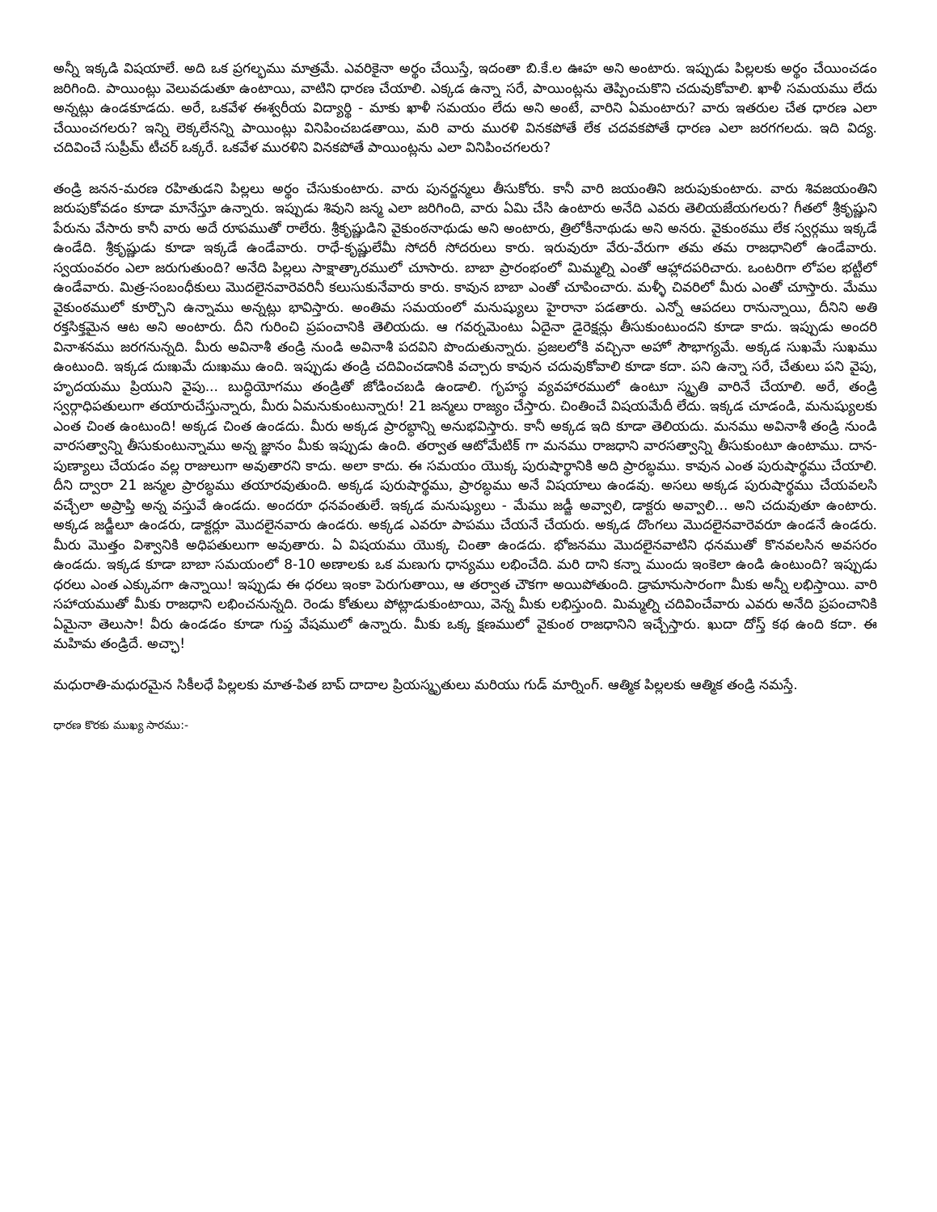అన్నీ ఇక్కడి విషయాలే. అది ఒక ప్రగల్భము మాత్రమే. ఎవరికైనా అర్థం చేయిస్తే, ఇదంతా బి.కే.ల ఊహ అని అంటారు. ఇప్పుడు పిల్లలకు అర్థం చేయించడం జరిగింది. పాయింట్లు వెలువడుతూ ఉంటాయి, వాటిని ధారణ చేయాలి. ఎక్కడ ఉన్నా సరే, పాయింట్లను తెప్పించుకొని చదువుకోవాలి. ఖాళీ సమయము లేదు అన్నట్లు ఉండకూడదు. అరే, ఒకవేళ ఈశ్వరీయ విద్యార్థి - మాకు ఖాళీ సమయం లేదు అని అంటే, వారిని ఏమంటారు? వారు ఇతరుల చేత ధారణ ఎలా చేయించగలరు? ఇన్ని లెక్కలేనన్ని పాయింట్లు వినిపించబడతాయి, మరి వారు మురళి వినకపోతే లేక చదవకపోతే ధారణ ఎలా జరగగలదు. ఇది విద్య. చదివించే సుప్రీమ్ టీచర్ ఒక్కరే. ఒకవేళ మురళిని వినకపోతే పాయింట్లను ఎలా వినిపించగలరు?
తండ్రి జనన-మరణ రహితుడని పిల్లలు అర్థం చేసుకుంటారు. వారు పునర్జన్మలు తీసుకోరు. కానీ వారి జయంతిని జరుపుకుంటారు. వారు శివజయంతిని జరుపుకోవడం కూడా మానేస్తూ ఉన్నారు. ఇప్పుడు శివుని జన్మ ఎలా జరిగింది, వారు ఏమి చేసి ఉంటారు అనేది ఎవరు తెలియజేయగలరు? గీతలో శ్రీకృష్ణుని పేరును వేసారు కానీ వారు అదే రూపముతో రాలేరు. శ్రీకృష్ణుడిని వైకుంఠనాథుడు అని అంటారు, త్రిలోకీనాథుడు అని అనరు. వైకుంఠము లేక స్వర్గము ఇక్కడే ఉండేది. శ్రీకృష్ణుడు కూడా ఇక్కడే ఉండేవారు. రాధే-కృష్ణులేమీ సోదరీ సోదరులు కారు. ఇరువురూ వేరు-వేరుగా తమ తమ రాజధానిలో ఉండేవారు. స్వయంవరం ఎలా జరుగుతుంది? అనేది పిల్లలు సాక్షాత్కారములో చూసారు. బాబా ప్రారంభంలో మిమ్మల్ని ఎంతో ఆహ్లాదపరిచారు. ఒంటరిగా లోపల భట్టీలో ఉండేవారు. మిత్ర-సంబంధీకులు మొదలైనవారెవరినీ కలుసుకునేవారు కారు. కావున బాబా ఎంతో చూపించారు. మళ్ళీ చివరిలో మీరు ఎంతో చూస్తారు. మేము వైకుంఠములో కూర్చొని ఉన్నాము అన్నట్లు భావిస్తారు. అంతిమ సమయంలో మనుష్యులు హైరానా పడతారు. ఎన్నో ఆపదలు రానున్నాయి, దీనిని అతి రక్తసిక్తమైన ఆట అని అంటారు. దీని గురించి ప్రపంచానికి తెలియదు. ఆ గవర్నమెంటు ఏదైనా డైరెక్షన్లు తీసుకుంటుందని కూడా కాదు. ఇప్పుడు అందరి వినాశనము జరగనున్నది. మీరు అవినాశీ తండ్రి నుండి అవినాశీ పదవిని పొందుతున్నారు. ప్రజలలోకి వచ్చినా అహో సౌభాగ్యమే. అక్కడ సుఖమే సుఖము ఉంటుంది. ఇక్కడ దుఃఖమే దుఃఖము ఉంది. ఇప్పుడు తండ్రి చదివించడానికి వచ్చారు కావున చదువుకోవాలి కూడా కదా. పని ఉన్నా సరే, చేతులు పని వైపు, హృదయము ప్రియుని వైపు... బుద్ధియోగము తండ్రితో జోడించబడి ఉండాలి. గృహస్థ వ్యవహారములో ఉంటూ స్మృతి వారినే చేయాలి. అరే, తండ్రి స్వర్గాధిపతులుగా తయారుచేస్తున్నారు, మీరు ఏమనుకుంటున్నారు! 21 జన్మలు రాజ్యం చేస్తారు. చింతించే విషయమేదీ లేదు. ఇక్కడ చూడండి, మనుష్యులకు ఎంత చింత ఉంటుంది! అక్కడ చింత ఉండదు. మీరు అక్కడ ప్రారబ్ధాన్ని అనుభవిస్తారు. కానీ అక్కడ ఇది కూడా తెలియదు. మనము అవినాశీ తండ్రి నుండి వారసత్వాన్ని తీసుకుంటున్నాము అన్న జ్ఞానం మీకు ఇప్పుడు ఉంది. తర్వాత ఆటోమేటిక్ గా మనము రాజధాని వారసత్వాన్ని తీసుకుంటూ ఉంటాము. దాన-పుణ్యాలు చేయడం వల్ల రాజులుగా అవుతారని కాదు. అలా కాదు. ఈ సమయం యొక్క పురుషార్థానికి అది ప్రారబ్ధము. కావున ఎంత పురుషార్థము చేయాలి. దీని ద్వారా 21 జన్మల ప్రారబ్ధము తయారవుతుంది. అక్కడ పురుషార్థము, ప్రారబ్ధము అనే విషయాలు ఉండవు. అసలు అక్కడ పురుషార్థము చేయవలసి వచ్చేలా అప్రాప్తి అన్న వస్తువే ఉండదు. అందరూ ధనవంతులే. ఇక్కడ మనుష్యులు - మేము జడ్జీ అవ్వాలి, డాక్టరు అవ్వాలి... అని చదువుతూ ఉంటారు. అక్కడ జడ్జీలూ ఉండరు, డాక్టర్లూ మొదలైనవారు ఉండరు. అక్కడ ఎవరూ పాపము చేయనే చేయరు. అక్కడ దొంగలు మొదలైనవారెవరూ ఉండనే ఉండరు. మీరు మొత్తం విశ్వానికి అధిపతులుగా అవుతారు. ఏ విషయము యొక్క చింతా ఉండదు. భోజనము మొదలైనవాటిని ధనముతో కొనవలసిన అవసరం ఉండదు. ఇక్కడ కూడా బాబా సమయంలో 8-10 అణాలకు ఒక మణుగు ధాన్యము లభించేది. మరి దాని కన్నా ముందు ఇంకెలా ఉండి ఉంటుంది? ఇప్పుడు ధరలు ఎంత ఎక్కువగా ఉన్నాయి! ఇప్పుడు ఈ ధరలు ఇంకా పెరుగుతాయి, ఆ తర్వాత చౌకగా అయిపోతుంది. డ్రామానుసారంగా మీకు అన్నీ లభిస్తాయి. వారి సహాయముతో మీకు రాజధాని లభించనున్నది. రెండు కోతులు పోట్లాడుకుంటాయి, వెన్న మీకు లభిస్తుంది. మిమ్మల్ని చదివించేవారు ఎవరు అనేది ప్రపంచానికి ఏమైనా తెలుసా! వీరు ఉండడం కూడా గుప్త వేషములో ఉన్నారు. మీకు ఒక్క క్షణములో వైకుంఠ రాజధానిని ఇచ్చేస్తారు. ఖుదా దోస్త్ కథ ఉంది కదా. ఈ మహిమ తండ్రిదే. అచ్ఛా!
మధురాతి-మధురమైన సికీలధే పిల్లలకు మాత-పిత బాప్ దాదాల ప్రియస్మృతులు మరియు గుడ్ మార్నింగ్. ఆత్మిక పిల్లలకు ఆత్మిక తండ్రి నమస్తే.
ధారణ కొరకు ముఖ్య సారము:-